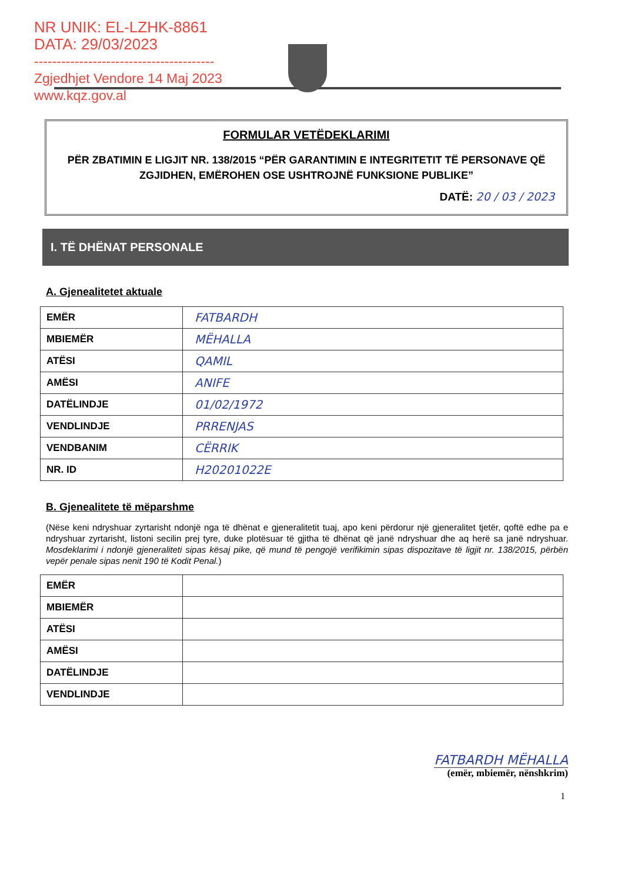NR UNIK: EL-LZHK-8861
DATA: 29/03/2023
----------------------------------------
Zgjedhjet Vendore 14 Maj 2023
www.kqz.gov.al
FORMULAR VETËDEKLARIMI
PËR ZBATIMIN E LIGJIT NR. 138/2015 “PËR GARANTIMIN E INTEGRITETIT TË PERSONAVE QË ZGJIDHEN, EMËROHEN OSE USHTROJNË FUNKSIONE PUBLIKE”
DATË: 20 / 03 / 2023
I. TË DHËNAT PERSONALE
A. Gjenealitetet aktuale
| EMËR | FATBARDH |
| MBIEMËR | MËHALLA |
| ATËSI | QAMIL |
| AMËSI | ANIFE |
| DATËLINDJE | 01/02/1972 |
| VENDLINDJE | PRRENJAS |
| VENDBANIM | CËRRIK |
| NR. ID | H20201022E |
B. Gjenealitete të mëparshme
(Nëse keni ndryshuar zyrtarisht ndonjë nga të dhënat e gjeneralitetit tuaj, apo keni përdorur një gjeneralitet tjetër, qoftë edhe pa e ndryshuar zyrtarisht, listoni secilin prej tyre, duke plotësuar të gjitha të dhënat që janë ndryshuar dhe aq herë sa janë ndryshuar. Mosdeklarimi i ndonjë gjeneraliteti sipas kësaj pike, që mund të pengojë verifikimin sipas dispozitave të ligjit nr. 138/2015, përbën vepër penale sipas nenit 190 të Kodit Penal.)
| EMËR | |
| MBIEMËR | |
| ATËSI | |
| AMËSI | |
| DATËLINDJE | |
| VENDLINDJE | |
FATBARDH MËHALLA
(emër, mbiemër, nënshkrim)
1